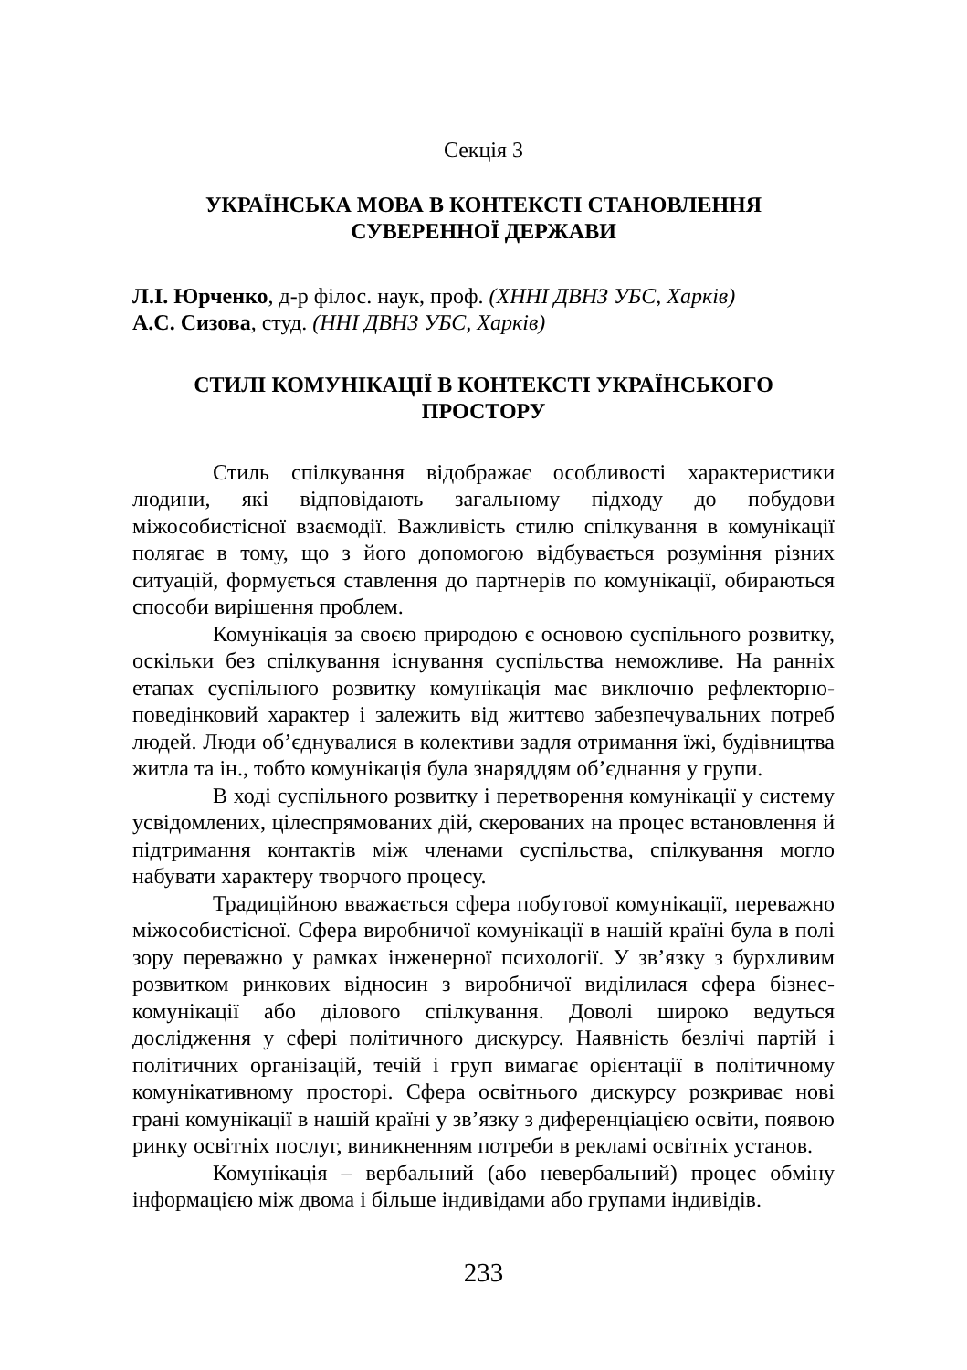Секція 3
УКРАЇНСЬКА МОВА В КОНТЕКСТІ СТАНОВЛЕННЯ
СУВЕРЕННОЇ ДЕРЖАВИ
Л.І. Юрченко, д-р філос. наук, проф. (ХННІ ДВНЗ УБС, Харків)
А.С. Сизова, студ. (ННІ ДВНЗ УБС, Харків)
СТИЛІ КОМУНІКАЦІЇ В КОНТЕКСТІ УКРАЇНСЬКОГО
ПРОСТОРУ
Стиль спілкування відображає особливості характеристики людини, які відповідають загальному підходу до побудови міжособистісної взаємодії. Важливість стилю спілкування в комунікації полягає в тому, що з його допомогою відбувається розуміння різних ситуацій, формується ставлення до партнерів по комунікації, обираються способи вирішення проблем.
Комунікація за своєю природою є основою суспільного розвитку, оскільки без спілкування існування суспільства неможливе. На ранніх етапах суспільного розвитку комунікація має виключно рефлекторно-поведінковий характер і залежить від життєво забезпечувальних потреб людей. Люди об’єднувалися в колективи задля отримання їжі, будівництва житла та ін., тобто комунікація була знаряддям об’єднання у групи.
В ході суспільного розвитку і перетворення комунікації у систему усвідомлених, цілеспрямованих дій, скерованих на процес встановлення й підтримання контактів між членами суспільства, спілкування могло набувати характеру творчого процесу.
Традиційною вважається сфера побутової комунікації, переважно міжособистісної. Сфера виробничої комунікації в нашій країні була в полі зору переважно у рамках інженерної психології. У зв’язку з бурхливим розвитком ринкових відносин з виробничої виділилася сфера бізнес-комунікації або ділового спілкування. Доволі широко ведуться дослідження у сфері політичного дискурсу. Наявність безлічі партій і політичних організацій, течій і груп вимагає орієнтації в політичному комунікативному просторі. Сфера освітнього дискурсу розкриває нові грані комунікації в нашій країні у зв’язку з диференціацією освіти, появою ринку освітніх послуг, виникненням потреби в рекламі освітніх установ.
Комунікація – вербальний (або невербальний) процес обміну інформацією між двома і більше індивідами або групами індивідів.
233